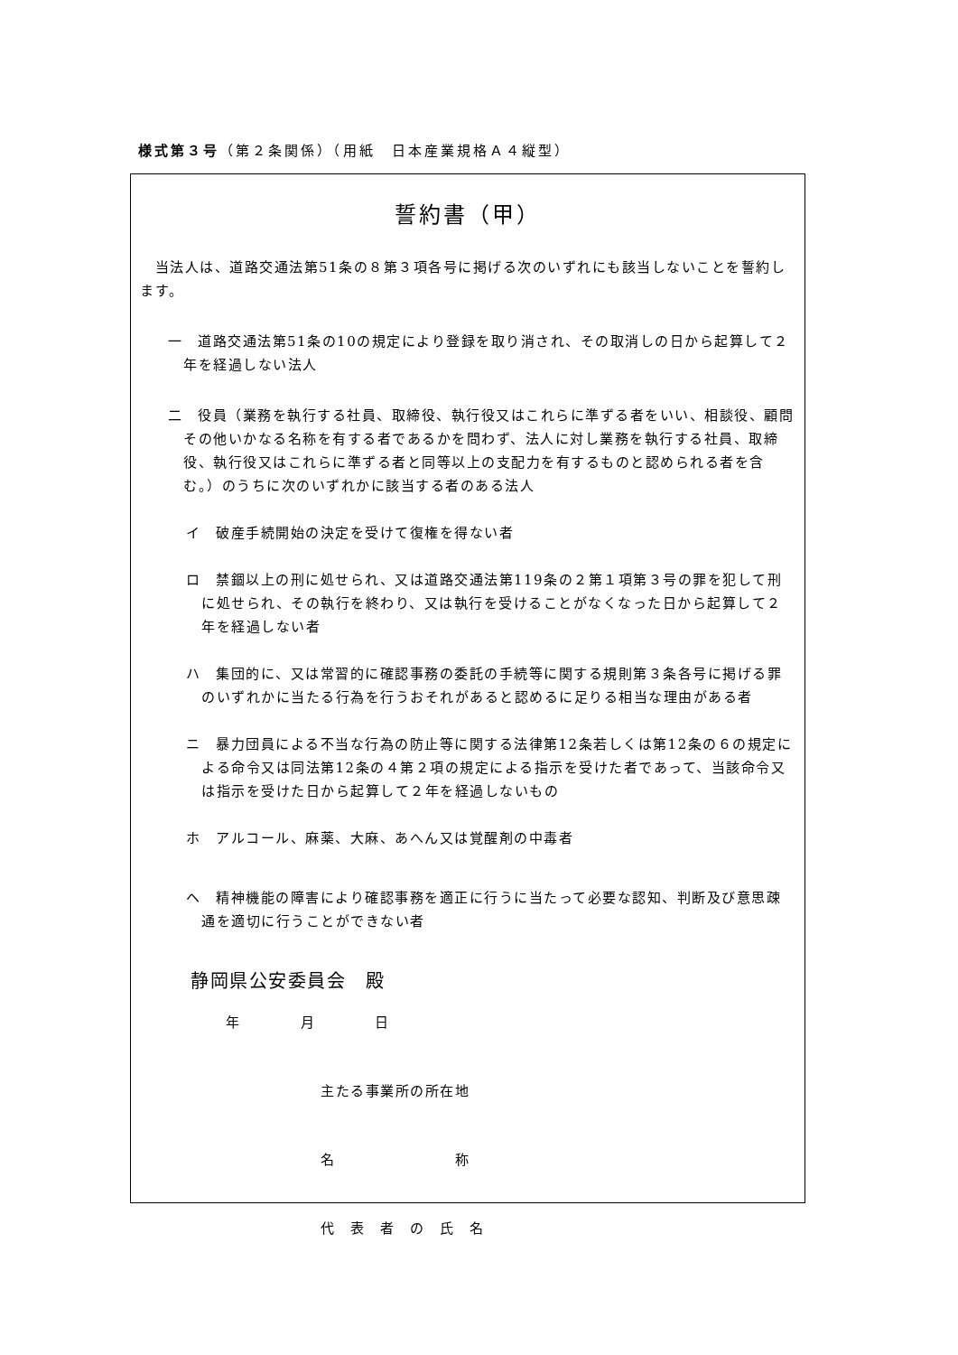様式第３号（第２条関係）（用紙　日本産業規格Ａ４縦型）
誓約書（甲）
　当法人は、道路交通法第51条の８第３項各号に掲げる次のいずれにも該当しないことを誓約します。
一　道路交通法第51条の10の規定により登録を取り消され、その取消しの日から起算して２年を経過しない法人
二　役員（業務を執行する社員、取締役、執行役又はこれらに準ずる者をいい、相談役、顧問その他いかなる名称を有する者であるかを問わず、法人に対し業務を執行する社員、取締役、執行役又はこれらに準ずる者と同等以上の支配力を有するものと認められる者を含む。）のうちに次のいずれかに該当する者のある法人
イ　破産手続開始の決定を受けて復権を得ない者
ロ　禁錮以上の刑に処せられ、又は道路交通法第119条の２第１項第３号の罪を犯して刑に処せられ、その執行を終わり、又は執行を受けることがなくなった日から起算して２年を経過しない者
ハ　集団的に、又は常習的に確認事務の委託の手続等に関する規則第３条各号に掲げる罪のいずれかに当たる行為を行うおそれがあると認めるに足りる相当な理由がある者
ニ　暴力団員による不当な行為の防止等に関する法律第12条若しくは第12条の６の規定による命令又は同法第12条の４第２項の規定による指示を受けた者であって、当該命令又は指示を受けた日から起算して２年を経過しないもの
ホ　アルコール、麻薬、大麻、あへん又は覚醒剤の中毒者
ヘ　精神機能の障害により確認事務を適正に行うに当たって必要な認知、判断及び意思疎通を適切に行うことができない者
静岡県公安委員会　殿
年　　　　月　　　　日
主たる事業所の所在地
名　　　　　　　　称
代　表　者　の　氏　名